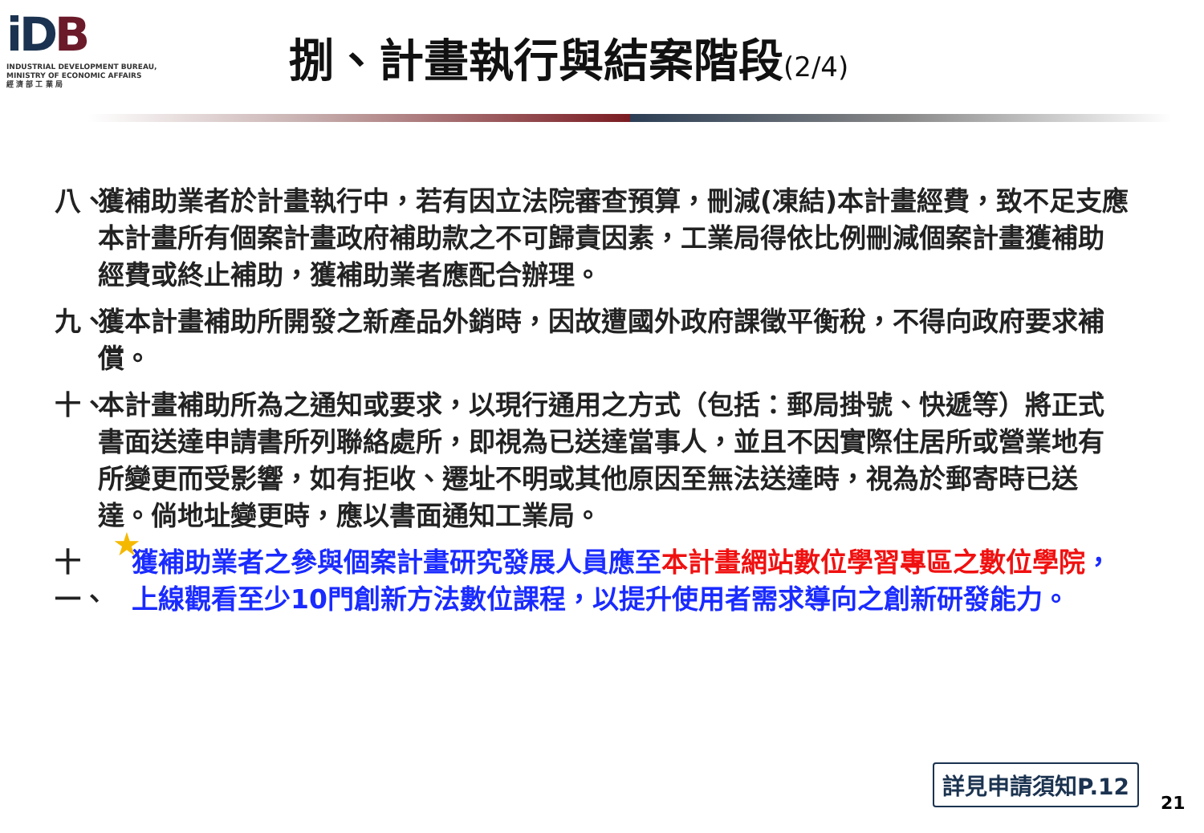iDB
INDUSTRIAL DEVELOPMENT BUREAU,
MINISTRY OF ECONOMIC AFFAIRS
經 濟 部 工 業 局
捌、計畫執行與結案階段(2/4)
八、 獲補助業者於計畫執行中，若有因立法院審查預算，刪減(凍結)本計畫經費，致不足支應本計畫所有個案計畫政府補助款之不可歸責因素，工業局得依比例刪減個案計畫獲補助經費或終止補助，獲補助業者應配合辦理。
九、 獲本計畫補助所開發之新產品外銷時，因故遭國外政府課徵平衡稅，不得向政府要求補償。
十、 本計畫補助所為之通知或要求，以現行通用之方式（包括：郵局掛號、快遞等）將正式書面送達申請書所列聯絡處所，即視為已送達當事人，並且不因實際住居所或營業地有所變更而受影響，如有拒收、遷址不明或其他原因至無法送達時，視為於郵寄時已送達。倘地址變更時，應以書面通知工業局。
十一、 獲補助業者之參與個案計畫研究發展人員應至本計畫網站數位學習專區之數位學院，上線觀看至少10門創新方法數位課程，以提升使用者需求導向之創新研發能力。
★
詳見申請須知P.12
21